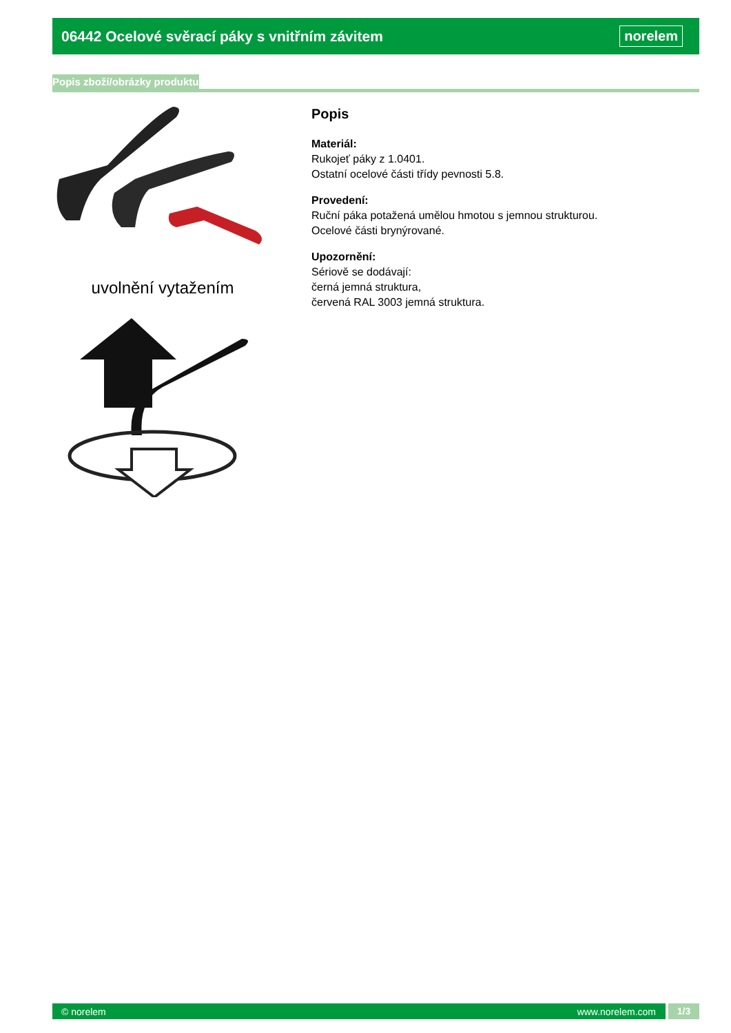06442 Ocelové svěrací páky s vnitřním závitem
norelem
Popis zboží/obrázky produktu
uvolnění vytažením
Popis
Materiál:
Rukojeť páky z 1.0401.
Ostatní ocelové části třídy pevnosti 5.8.
Provedení:
Ruční páka potažená umělou hmotou s jemnou strukturou.
Ocelové části brynýrované.
Upozornění:
Sériově se dodávají:
černá jemná struktura,
červená RAL 3003 jemná struktura.
© norelem www.norelem.com 1/3